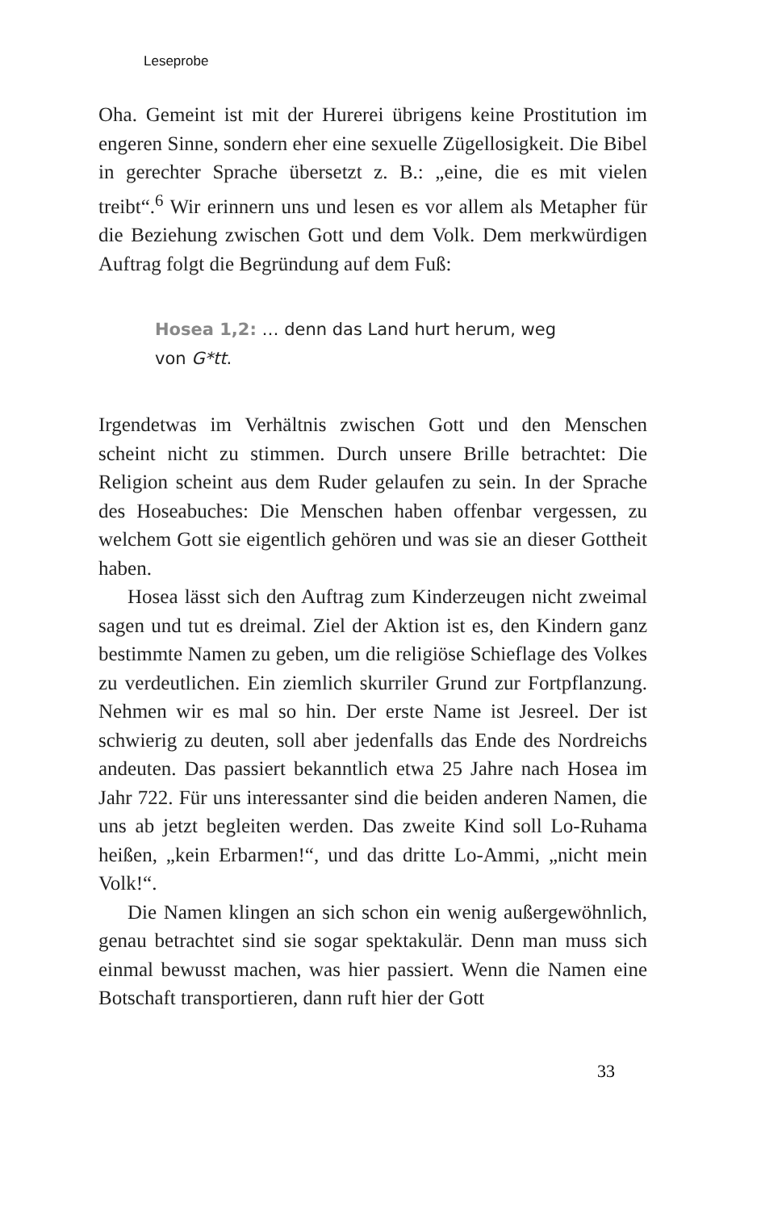Leseprobe
Oha. Gemeint ist mit der Hurerei übrigens keine Prostitution im engeren Sinne, sondern eher eine sexuelle Zügellosigkeit. Die Bibel in gerechter Sprache übersetzt z. B.: „eine, die es mit vielen treibt“.<sup>6</sup> Wir erinnern uns und lesen es vor allem als Metapher für die Beziehung zwischen Gott und dem Volk. Dem merkwürdigen Auftrag folgt die Begründung auf dem Fuß:
Hosea 1,2: … denn das Land hurt herum, weg von G*tt.
Irgendetwas im Verhältnis zwischen Gott und den Menschen scheint nicht zu stimmen. Durch unsere Brille betrachtet: Die Religion scheint aus dem Ruder gelaufen zu sein. In der Sprache des Hoseabuches: Die Menschen haben offenbar vergessen, zu welchem Gott sie eigentlich gehören und was sie an dieser Gottheit haben.
Hosea lässt sich den Auftrag zum Kinderzeugen nicht zweimal sagen und tut es dreimal. Ziel der Aktion ist es, den Kindern ganz bestimmte Namen zu geben, um die religiöse Schieflage des Volkes zu verdeutlichen. Ein ziemlich skurriler Grund zur Fortpflanzung. Nehmen wir es mal so hin. Der erste Name ist Jesreel. Der ist schwierig zu deuten, soll aber jedenfalls das Ende des Nordreichs andeuten. Das passiert bekanntlich etwa 25 Jahre nach Hosea im Jahr 722. Für uns interessanter sind die beiden anderen Namen, die uns ab jetzt begleiten werden. Das zweite Kind soll Lo-Ruhama heißen, „kein Erbarmen!“, und das dritte Lo-Ammi, „nicht mein Volk!“.
Die Namen klingen an sich schon ein wenig außergewöhnlich, genau betrachtet sind sie sogar spektakulär. Denn man muss sich einmal bewusst machen, was hier passiert. Wenn die Namen eine Botschaft transportieren, dann ruft hier der Gott
33